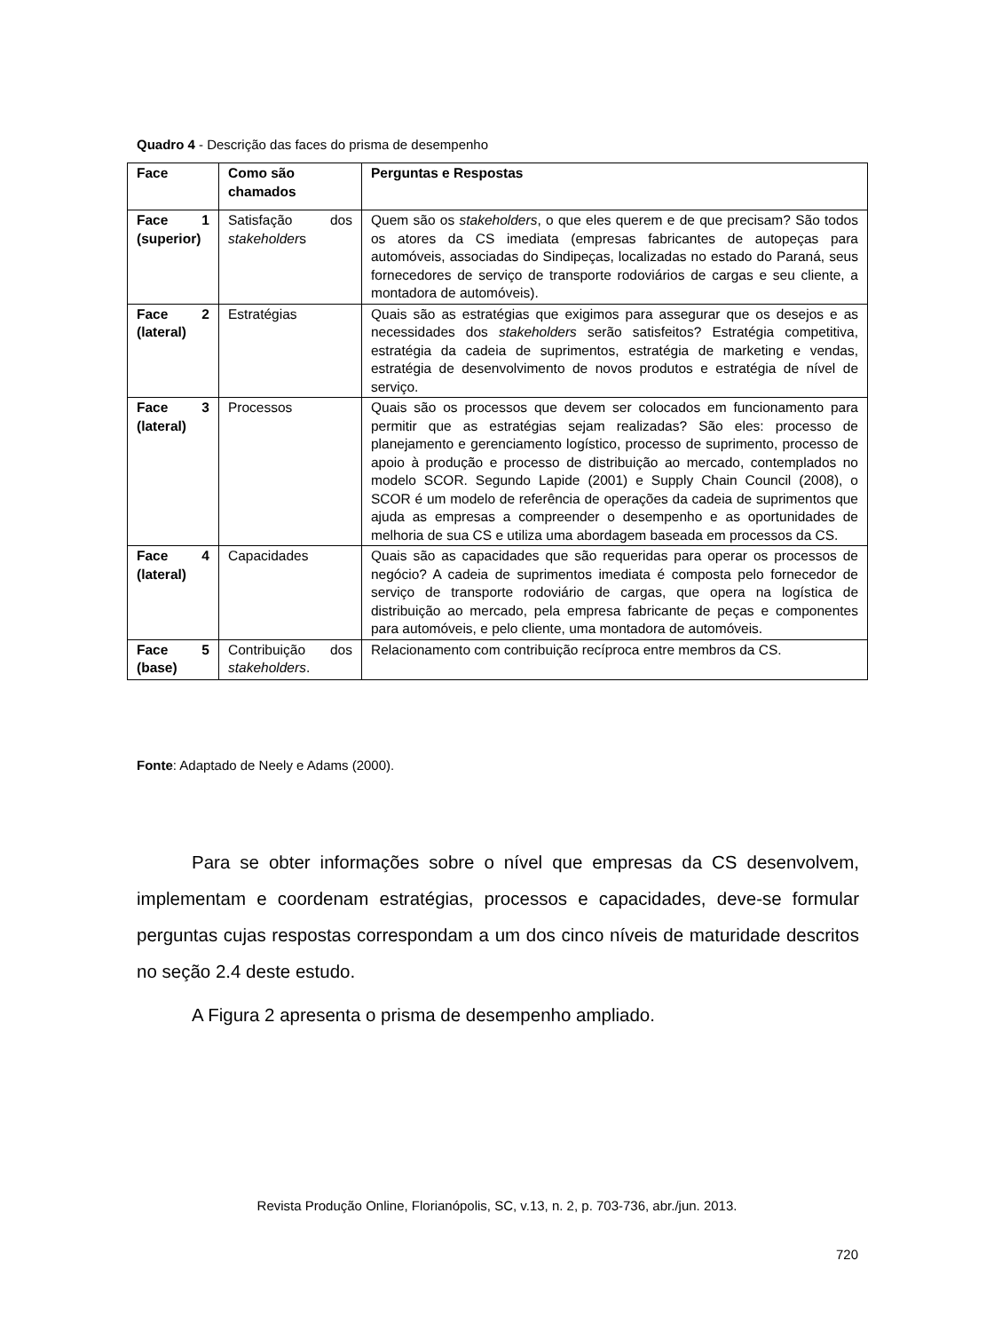Quadro 4 - Descrição das faces do prisma de desempenho
| Face | Como são chamados | Perguntas e Respostas |
| --- | --- | --- |
| Face 1 (superior) | Satisfação dos stakeholder s | Quem são os stakeholders , o que eles querem e de que precisam? São todos os atores da CS imediata (empresas fabricantes de autopeças para automóveis, associadas do Sindipeças, localizadas no estado do Paraná, seus fornecedores de serviço de transporte rodoviários de cargas e seu cliente, a montadora de automóveis). |
| Face 2 (lateral) | Estratégias | Quais são as estratégias que exigimos para assegurar que os desejos e as necessidades dos stakeholders serão satisfeitos? Estratégia competitiva, estratégia da cadeia de suprimentos, estratégia de marketing e vendas, estratégia de desenvolvimento de novos produtos e estratégia de nível de serviço. |
| Face 3 (lateral) | Processos | Quais são os processos que devem ser colocados em funcionamento para permitir que as estratégias sejam realizadas? São eles: processo de planejamento e gerenciamento logístico, processo de suprimento, processo de apoio à produção e processo de distribuição ao mercado, contemplados no modelo SCOR. Segundo Lapide (2001) e Supply Chain Council (2008), o SCOR é um modelo de referência de operações da cadeia de suprimentos que ajuda as empresas a compreender o desempenho e as oportunidades de melhoria de sua CS e utiliza uma abordagem baseada em processos da CS. |
| Face 4 (lateral) | Capacidades | Quais são as capacidades que são requeridas para operar os processos de negócio? A cadeia de suprimentos imediata é composta pelo fornecedor de serviço de transporte rodoviário de cargas, que opera na logística de distribuição ao mercado, pela empresa fabricante de peças e componentes para automóveis, e pelo cliente, uma montadora de automóveis. |
| Face 5 (base) | Contribuição dos stakeholders . | Relacionamento com contribuição recíproca entre membros da CS. |
Fonte: Adaptado de Neely e Adams (2000).
Para se obter informações sobre o nível que empresas da CS desenvolvem, implementam e coordenam estratégias, processos e capacidades, deve-se formular perguntas cujas respostas correspondam a um dos cinco níveis de maturidade descritos no seção 2.4 deste estudo.
A Figura 2 apresenta o prisma de desempenho ampliado.
Revista Produção Online, Florianópolis, SC, v.13, n. 2, p. 703-736, abr./jun. 2013.
720